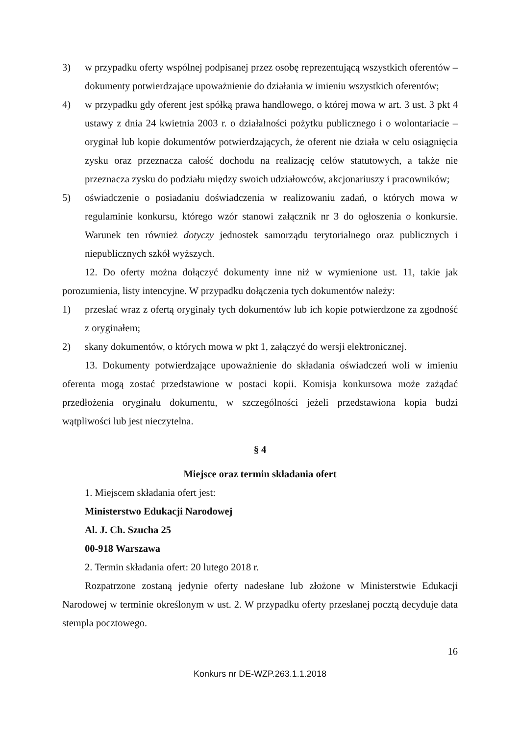3) w przypadku oferty wspólnej podpisanej przez osobę reprezentującą wszystkich oferentów – dokumenty potwierdzające upoważnienie do działania w imieniu wszystkich oferentów;
4) w przypadku gdy oferent jest spółką prawa handlowego, o której mowa w art. 3 ust. 3 pkt 4 ustawy z dnia 24 kwietnia 2003 r. o działalności pożytku publicznego i o wolontariacie – oryginał lub kopie dokumentów potwierdzających, że oferent nie działa w celu osiągnięcia zysku oraz przeznacza całość dochodu na realizację celów statutowych, a także nie przeznacza zysku do podziału między swoich udziałowców, akcjonariuszy i pracowników;
5) oświadczenie o posiadaniu doświadczenia w realizowaniu zadań, o których mowa w regulaminie konkursu, którego wzór stanowi załącznik nr 3 do ogłoszenia o konkursie. Warunek ten również dotyczy jednostek samorządu terytorialnego oraz publicznych i niepublicznych szkół wyższych.
12. Do oferty można dołączyć dokumenty inne niż w wymienione ust. 11, takie jak porozumienia, listy intencyjne. W przypadku dołączenia tych dokumentów należy:
1) przesłać wraz z ofertą oryginały tych dokumentów lub ich kopie potwierdzone za zgodność z oryginałem;
2) skany dokumentów, o których mowa w pkt 1, załączyć do wersji elektronicznej.
13. Dokumenty potwierdzające upoważnienie do składania oświadczeń woli w imieniu oferenta mogą zostać przedstawione w postaci kopii. Komisja konkursowa może zażądać przedłożenia oryginału dokumentu, w szczególności jeżeli przedstawiona kopia budzi wątpliwości lub jest nieczytelna.
§ 4
Miejsce oraz termin składania ofert
1. Miejscem składania ofert jest:
Ministerstwo Edukacji Narodowej
Al. J. Ch. Szucha 25
00-918 Warszawa
2. Termin składania ofert: 20 lutego 2018 r.
Rozpatrzone zostaną jedynie oferty nadesłane lub złożone w Ministerstwie Edukacji Narodowej w terminie określonym w ust. 2. W przypadku oferty przesłanej pocztą decyduje data stempla pocztowego.
16
Konkurs nr DE-WZP.263.1.1.2018